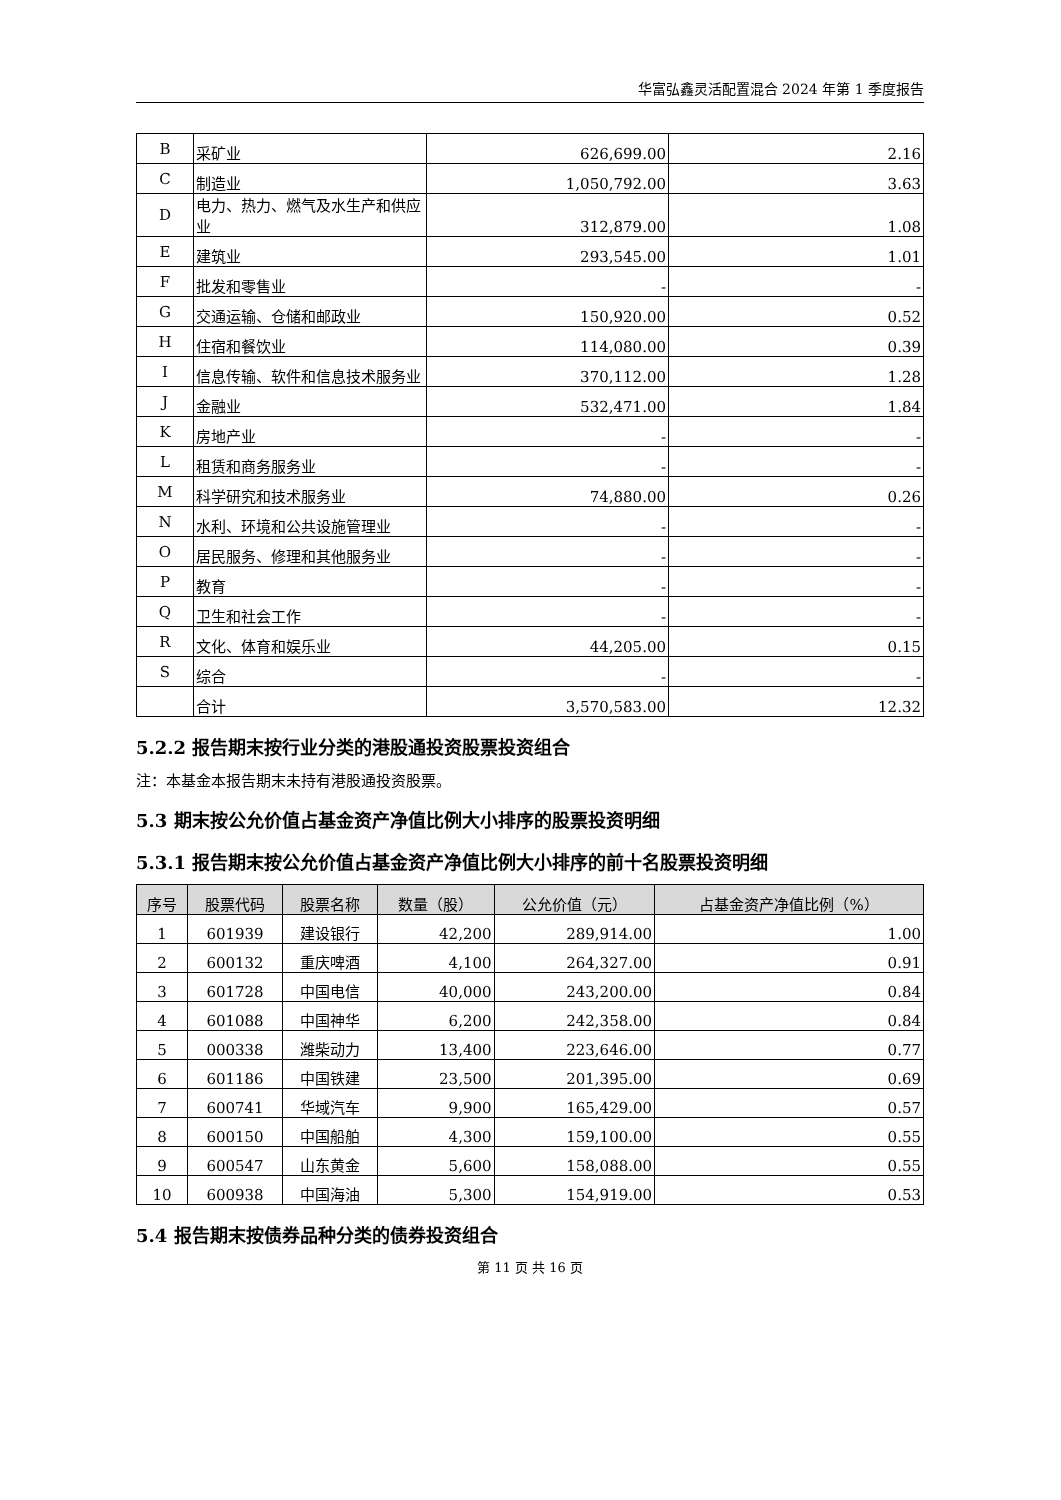华富弘鑫灵活配置混合 2024 年第 1 季度报告
| B | 采矿业 | 626,699.00 | 2.16 |
| C | 制造业 | 1,050,792.00 | 3.63 |
| D | 电力、热力、燃气及水生产和供应业 | 312,879.00 | 1.08 |
| E | 建筑业 | 293,545.00 | 1.01 |
| F | 批发和零售业 | - | - |
| G | 交通运输、仓储和邮政业 | 150,920.00 | 0.52 |
| H | 住宿和餐饮业 | 114,080.00 | 0.39 |
| I | 信息传输、软件和信息技术服务业 | 370,112.00 | 1.28 |
| J | 金融业 | 532,471.00 | 1.84 |
| K | 房地产业 | - | - |
| L | 租赁和商务服务业 | - | - |
| M | 科学研究和技术服务业 | 74,880.00 | 0.26 |
| N | 水利、环境和公共设施管理业 | - | - |
| O | 居民服务、修理和其他服务业 | - | - |
| P | 教育 | - | - |
| Q | 卫生和社会工作 | - | - |
| R | 文化、体育和娱乐业 | 44,205.00 | 0.15 |
| S | 综合 | - | - |
| | 合计 | 3,570,583.00 | 12.32 |
5.2.2 报告期末按行业分类的港股通投资股票投资组合
注：本基金本报告期末未持有港股通投资股票。
5.3 期末按公允价值占基金资产净值比例大小排序的股票投资明细
5.3.1 报告期末按公允价值占基金资产净值比例大小排序的前十名股票投资明细
| 序号 | 股票代码 | 股票名称 | 数量（股） | 公允价值（元） | 占基金资产净值比例（%） |
| --- | --- | --- | --- | --- | --- |
| 1 | 601939 | 建设银行 | 42,200 | 289,914.00 | 1.00 |
| 2 | 600132 | 重庆啤酒 | 4,100 | 264,327.00 | 0.91 |
| 3 | 601728 | 中国电信 | 40,000 | 243,200.00 | 0.84 |
| 4 | 601088 | 中国神华 | 6,200 | 242,358.00 | 0.84 |
| 5 | 000338 | 潍柴动力 | 13,400 | 223,646.00 | 0.77 |
| 6 | 601186 | 中国铁建 | 23,500 | 201,395.00 | 0.69 |
| 7 | 600741 | 华域汽车 | 9,900 | 165,429.00 | 0.57 |
| 8 | 600150 | 中国船舶 | 4,300 | 159,100.00 | 0.55 |
| 9 | 600547 | 山东黄金 | 5,600 | 158,088.00 | 0.55 |
| 10 | 600938 | 中国海油 | 5,300 | 154,919.00 | 0.53 |
5.4 报告期末按债券品种分类的债券投资组合
第 11 页 共 16 页